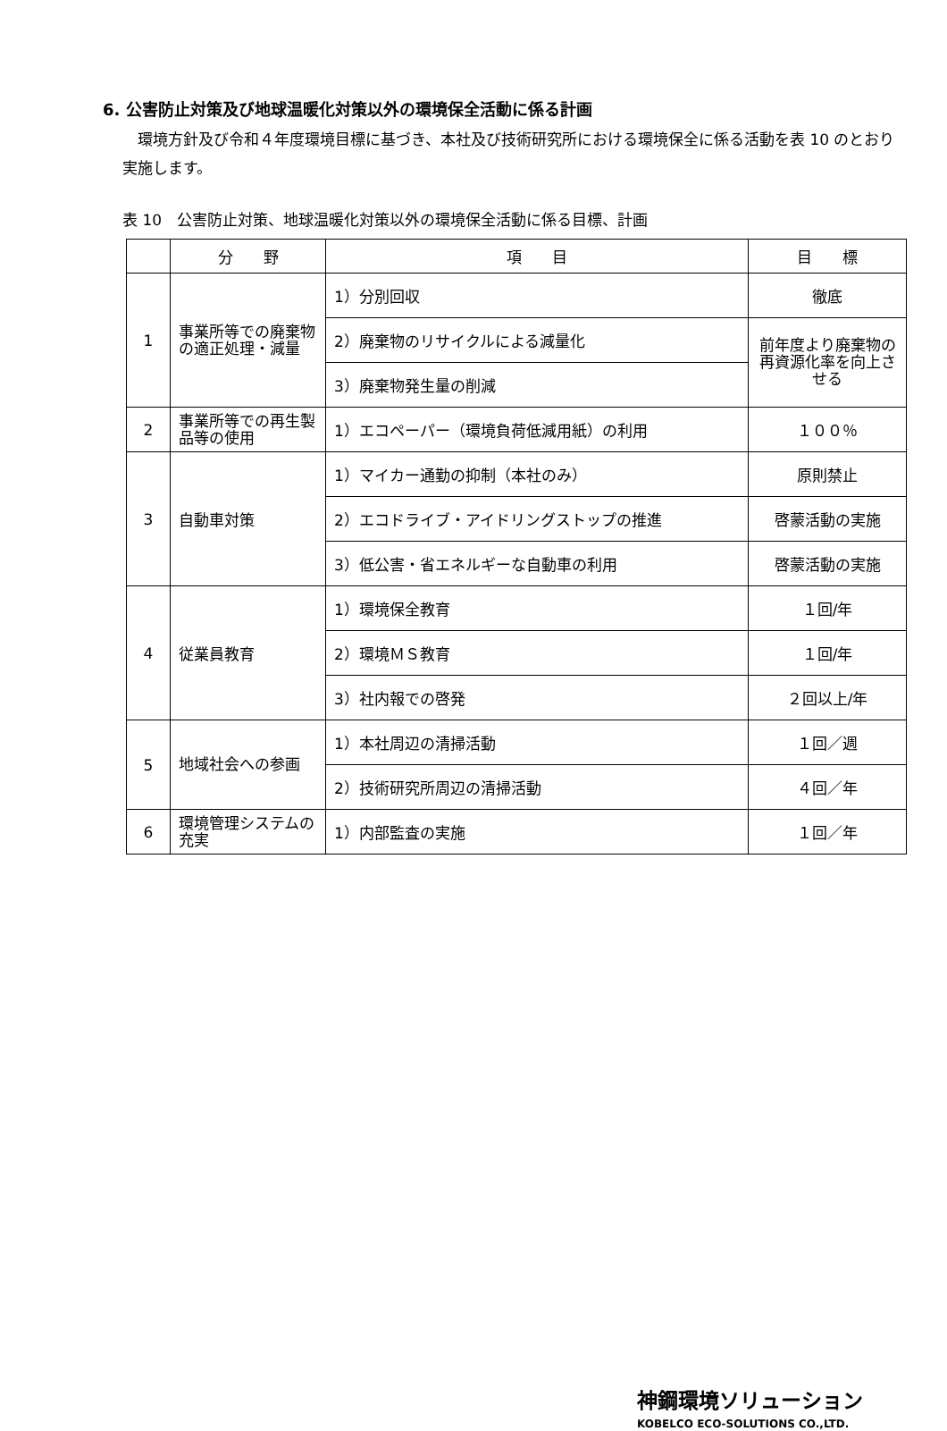6. 公害防止対策及び地球温暖化対策以外の環境保全活動に係る計画
環境方針及び令和４年度環境目標に基づき、本社及び技術研究所における環境保全に係る活動を表 10 のとおり実施します。
表 10　公害防止対策、地球温暖化対策以外の環境保全活動に係る目標、計画
| | 分 野 | 項 目 | 目 標 |
| --- | --- | --- | --- |
| 1 | 事業所等での廃棄物の適正処理・減量 | 1）分別回収 | 徹底 |
| | | 2）廃棄物のリサイクルによる減量化 | 前年度より廃棄物の再資源化率を向上させる |
| | | 3）廃棄物発生量の削減 | |
| 2 | 事業所等での再生製品等の使用 | 1）エコペーパー（環境負荷低減用紙）の利用 | １００％ |
| 3 | 自動車対策 | 1）マイカー通勤の抑制（本社のみ） | 原則禁止 |
| | | 2）エコドライブ・アイドリングストップの推進 | 啓蒙活動の実施 |
| | | 3）低公害・省エネルギーな自動車の利用 | 啓蒙活動の実施 |
| 4 | 従業員教育 | 1）環境保全教育 | １回/年 |
| | | 2）環境ＭＳ教育 | １回/年 |
| | | 3）社内報での啓発 | ２回以上/年 |
| 5 | 地域社会への参画 | 1）本社周辺の清掃活動 | １回／週 |
| | | 2）技術研究所周辺の清掃活動 | ４回／年 |
| 6 | 環境管理システムの充実 | 1）内部監査の実施 | １回／年 |
神鋼環境ソリューション
KOBELCO ECO-SOLUTIONS CO.,LTD.